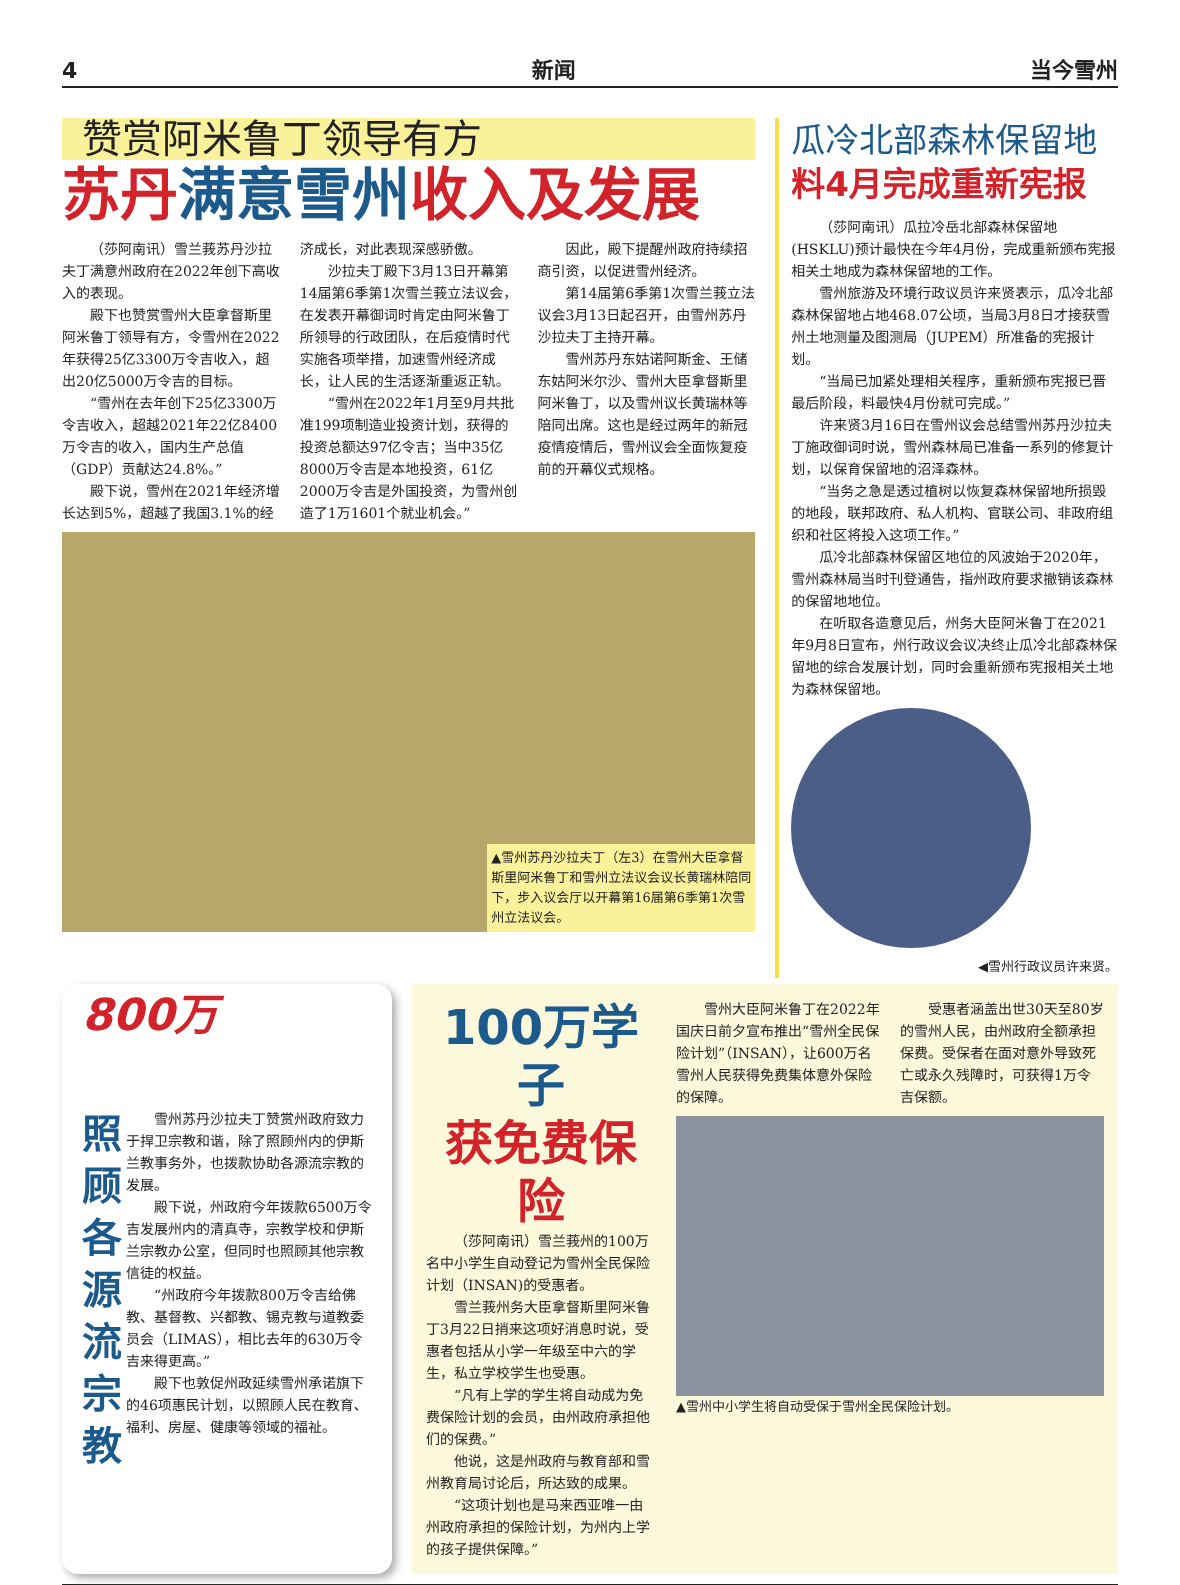4 新闻 当今雪州
赞赏阿米鲁丁领导有方
苏丹满意雪州收入及发展
（莎阿南讯）雪兰莪苏丹沙拉夫丁满意州政府在2022年创下高收入的表现。
殿下也赞赏雪州大臣拿督斯里阿米鲁丁领导有方，令雪州在2022年获得25亿3300万令吉收入，超出20亿5000万令吉的目标。
“雪州在去年创下25亿3300万令吉收入，超越2021年22亿8400万令吉的收入，国内生产总值（GDP）贡献达24.8%。”
殿下说，雪州在2021年经济增长达到5%，超越了我国3.1%的经济成长，对此表现深感骄傲。
沙拉夫丁殿下3月13日开幕第14届第6季第1次雪兰莪立法议会，在发表开幕御词时肯定由阿米鲁丁所领导的行政团队，在后疫情时代实施各项举措，加速雪州经济成长，让人民的生活逐渐重返正轨。
“雪州在2022年1月至9月共批准199项制造业投资计划，获得的投资总额达97亿令吉；当中35亿8000万令吉是本地投资，61亿2000万令吉是外国投资，为雪州创造了1万1601个就业机会。”
因此，殿下提醒州政府持续招商引资，以促进雪州经济。
第14届第6季第1次雪兰莪立法议会3月13日起召开，由雪州苏丹沙拉夫丁主持开幕。
雪州苏丹东姑诺阿斯金、王储东姑阿米尔沙、雪州大臣拿督斯里阿米鲁丁，以及雪州议长黄瑞林等陪同出席。这也是经过两年的新冠疫情疫情后，雪州议会全面恢复疫前的开幕仪式规格。
▲雪州苏丹沙拉夫丁（左3）在雪州大臣拿督斯里阿米鲁丁和雪州立法议会议长黄瑞林陪同下，步入议会厅以开幕第16届第6季第1次雪州立法议会。
瓜冷北部森林保留地
料4月完成重新宪报
（莎阿南讯）瓜拉冷岳北部森林保留地(HSKLU)预计最快在今年4月份，完成重新颁布宪报相关土地成为森林保留地的工作。
雪州旅游及环境行政议员许来贤表示，瓜冷北部森林保留地占地468.07公顷，当局3月8日才接获雪州土地测量及图测局（JUPEM）所准备的宪报计划。
“当局已加紧处理相关程序，重新颁布宪报已晋最后阶段，料最快4月份就可完成。”
许来贤3月16日在雪州议会总结雪州苏丹沙拉夫丁施政御词时说，雪州森林局已准备一系列的修复计划，以保育保留地的沼泽森林。
“当务之急是透过植树以恢复森林保留地所损毁的地段，联邦政府、私人机构、官联公司、非政府组织和社区将投入这项工作。”
瓜冷北部森林保留区地位的风波始于2020年，雪州森林局当时刊登通告，指州政府要求撤销该森林的保留地地位。
在听取各造意见后，州务大臣阿米鲁丁在2021年9月8日宣布，州行政议会议决终止瓜冷北部森林保留地的综合发展计划，同时会重新颁布宪报相关土地为森林保留地。
◀雪州行政议员许来贤。
800万
照
顾
各
源
流
宗
教
雪州苏丹沙拉夫丁赞赏州政府致力于捍卫宗教和谐，除了照顾州内的伊斯兰教事务外，也拨款协助各源流宗教的发展。
殿下说，州政府今年拨款6500万令吉发展州内的清真寺，宗教学校和伊斯兰宗教办公室，但同时也照顾其他宗教信徒的权益。
“州政府今年拨款800万令吉给佛教、基督教、兴都教、锡克教与道教委员会（LIMAS），相比去年的630万令吉来得更高。”
殿下也敦促州政延续雪州承诺旗下的46项惠民计划，以照顾人民在教育、福利、房屋、健康等领域的福祉。
100万学子
获免费保险
（莎阿南讯）雪兰莪州的100万名中小学生自动登记为雪州全民保险计划（INSAN)的受惠者。
雪兰莪州务大臣拿督斯里阿米鲁丁3月22日捎来这项好消息时说，受惠者包括从小学一年级至中六的学生，私立学校学生也受惠。
“凡有上学的学生将自动成为免费保险计划的会员，由州政府承担他们的保费。”
他说，这是州政府与教育部和雪州教育局讨论后，所达致的成果。
“这项计划也是马来西亚唯一由州政府承担的保险计划，为州内上学的孩子提供保障。”
雪州大臣阿米鲁丁在2022年国庆日前夕宣布推出“雪州全民保险计划”（INSAN），让600万名雪州人民获得免费集体意外保险的保障。
受惠者涵盖出世30天至80岁的雪州人民，由州政府全额承担保费。受保者在面对意外导致死亡或永久残障时，可获得1万令吉保额。
▲雪州中小学生将自动受保于雪州全民保险计划。